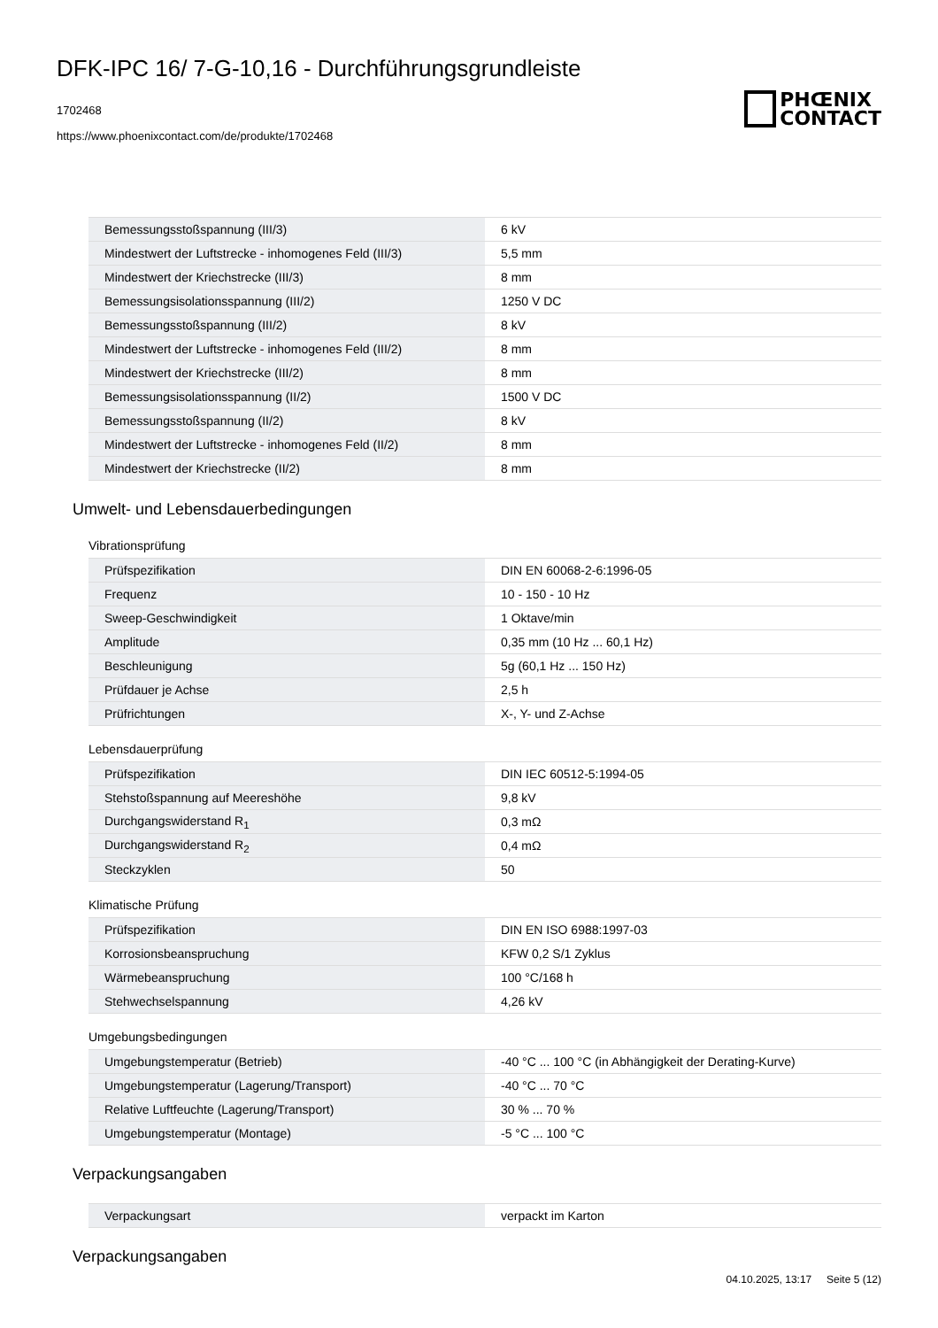DFK-IPC 16/ 7-G-10,16 - Durchführungsgrundleiste
1702468
https://www.phoenixcontact.com/de/produkte/1702468
PHŒNIX
CONTACT
| Bemessungsstoßspannung (III/3) | 6 kV |
| Mindestwert der Luftstrecke - inhomogenes Feld (III/3) | 5,5 mm |
| Mindestwert der Kriechstrecke (III/3) | 8 mm |
| Bemessungsisolationsspannung (III/2) | 1250 V DC |
| Bemessungsstoßspannung (III/2) | 8 kV |
| Mindestwert der Luftstrecke - inhomogenes Feld (III/2) | 8 mm |
| Mindestwert der Kriechstrecke (III/2) | 8 mm |
| Bemessungsisolationsspannung (II/2) | 1500 V DC |
| Bemessungsstoßspannung (II/2) | 8 kV |
| Mindestwert der Luftstrecke - inhomogenes Feld (II/2) | 8 mm |
| Mindestwert der Kriechstrecke (II/2) | 8 mm |
Umwelt- und Lebensdauerbedingungen
Vibrationsprüfung
| Prüfspezifikation | DIN EN 60068-2-6:1996-05 |
| Frequenz | 10 - 150 - 10 Hz |
| Sweep-Geschwindigkeit | 1 Oktave/min |
| Amplitude | 0,35 mm (10 Hz ... 60,1 Hz) |
| Beschleunigung | 5g (60,1 Hz ... 150 Hz) |
| Prüfdauer je Achse | 2,5 h |
| Prüfrichtungen | X-, Y- und Z-Achse |
Lebensdauerprüfung
| Prüfspezifikation | DIN IEC 60512-5:1994-05 |
| Stehstoßspannung auf Meereshöhe | 9,8 kV |
| Durchgangswiderstand R<sub>1</sub> | 0,3 mΩ |
| Durchgangswiderstand R<sub>2</sub> | 0,4 mΩ |
| Steckzyklen | 50 |
Klimatische Prüfung
| Prüfspezifikation | DIN EN ISO 6988:1997-03 |
| Korrosionsbeanspruchung | KFW 0,2 S/1 Zyklus |
| Wärmebeanspruchung | 100 °C/168 h |
| Stehwechselspannung | 4,26 kV |
Umgebungsbedingungen
| Umgebungstemperatur (Betrieb) | -40 °C ... 100 °C (in Abhängigkeit der Derating-Kurve) |
| Umgebungstemperatur (Lagerung/Transport) | -40 °C ... 70 °C |
| Relative Luftfeuchte (Lagerung/Transport) | 30 % ... 70 % |
| Umgebungstemperatur (Montage) | -5 °C ... 100 °C |
Verpackungsangaben
| Verpackungsart | verpackt im Karton |
Verpackungsangaben
04.10.2025, 13:17 Seite 5 (12)